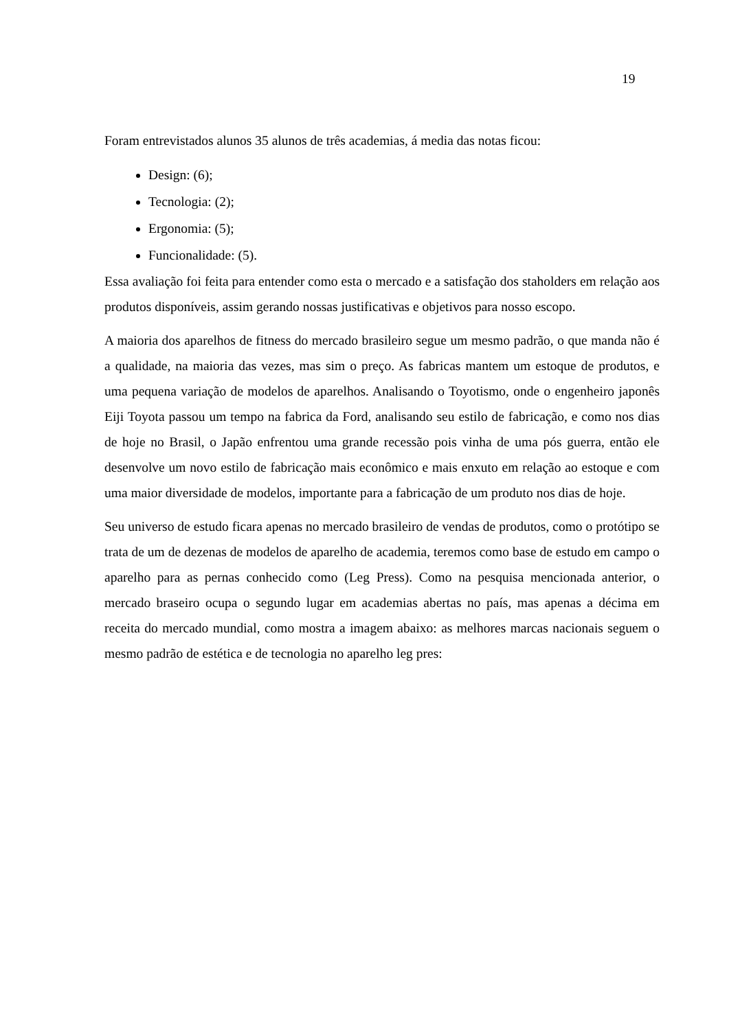19
Foram entrevistados alunos 35 alunos de três academias, á media das notas ficou:
Design: (6);
Tecnologia: (2);
Ergonomia: (5);
Funcionalidade: (5).
Essa avaliação foi feita para entender como esta o mercado e a satisfação dos staholders em relação aos produtos disponíveis, assim gerando nossas justificativas e objetivos para nosso escopo.
A maioria dos aparelhos de fitness do mercado brasileiro segue um mesmo padrão, o que manda não é a qualidade, na maioria das vezes, mas sim o preço. As fabricas mantem um estoque de produtos, e uma pequena variação de modelos de aparelhos. Analisando o Toyotismo, onde o engenheiro japonês Eiji Toyota passou um tempo na fabrica da Ford, analisando seu estilo de fabricação, e como nos dias de hoje no Brasil, o Japão enfrentou uma grande recessão pois vinha de uma pós guerra, então ele desenvolve um novo estilo de fabricação mais econômico e mais enxuto em relação ao estoque e com uma maior diversidade de modelos, importante para a fabricação de um produto nos dias de hoje.
Seu universo de estudo ficara apenas no mercado brasileiro de vendas de produtos, como o protótipo se trata de um de dezenas de modelos de aparelho de academia, teremos como base de estudo em campo o aparelho para as pernas conhecido como (Leg Press). Como na pesquisa mencionada anterior, o mercado braseiro ocupa o segundo lugar em academias abertas no país, mas apenas a décima em receita do mercado mundial, como mostra a imagem abaixo: as melhores marcas nacionais seguem o mesmo padrão de estética e de tecnologia no aparelho leg pres: